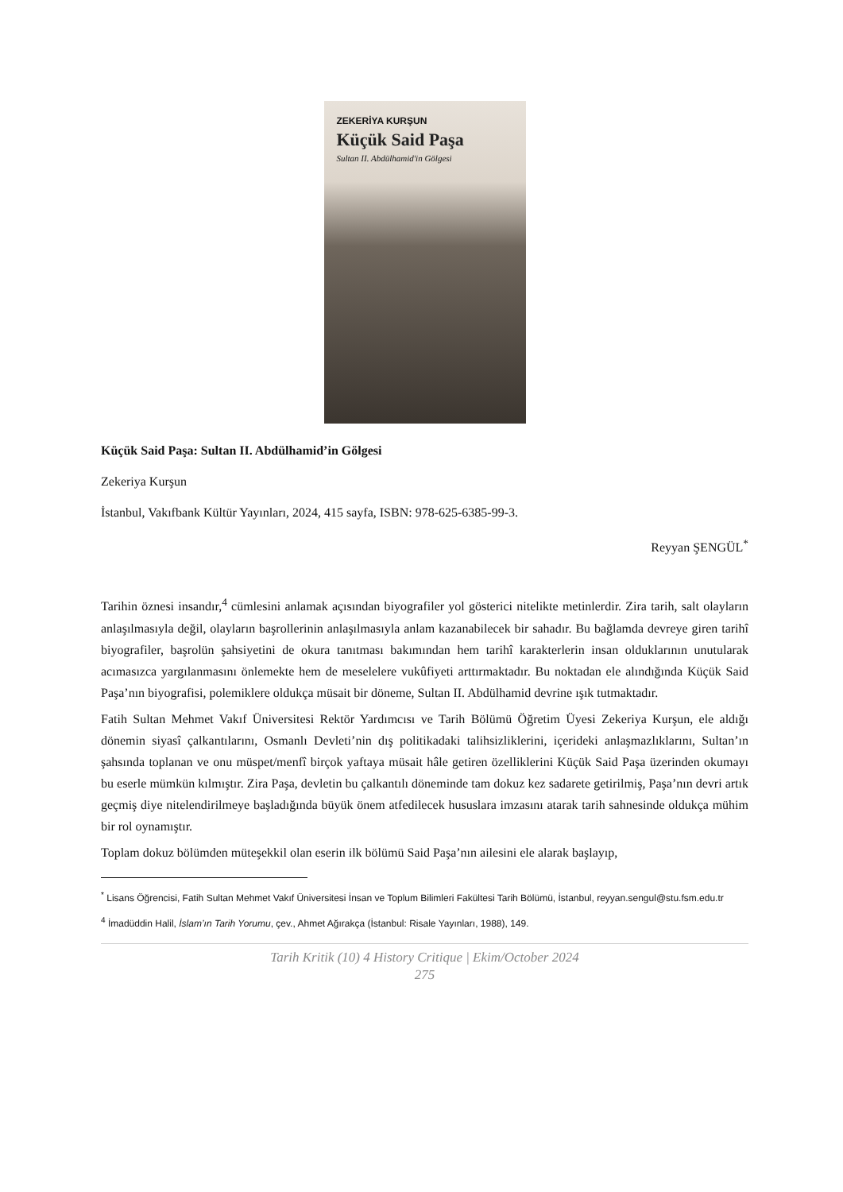ZEKERİYA KURŞUN
Küçük Said Paşa
Sultan II. Abdülhamid'in Gölgesi
Küçük Said Paşa: Sultan II. Abdülhamid’in Gölgesi
Zekeriya Kurşun
İstanbul, Vakıfbank Kültür Yayınları, 2024, 415 sayfa, ISBN: 978-625-6385-99-3.
Reyyan ŞENGÜL<sup>*</sup>
Tarihin öznesi insandır,<sup>4</sup> cümlesini anlamak açısından biyografiler yol gösterici nitelikte metinlerdir. Zira tarih, salt olayların anlaşılmasıyla değil, olayların başrollerinin anlaşılmasıyla anlam kazanabilecek bir sahadır. Bu bağlamda devreye giren tarihî biyografiler, başrolün şahsiyetini de okura tanıtması bakımından hem tarihî karakterlerin insan olduklarının unutularak acımasızca yargılanmasını önlemekte hem de meselelere vukûfiyeti arttırmaktadır. Bu noktadan ele alındığında Küçük Said Paşa’nın biyografisi, polemiklere oldukça müsait bir döneme, Sultan II. Abdülhamid devrine ışık tutmaktadır.
Fatih Sultan Mehmet Vakıf Üniversitesi Rektör Yardımcısı ve Tarih Bölümü Öğretim Üyesi Zekeriya Kurşun, ele aldığı dönemin siyasî çalkantılarını, Osmanlı Devleti’nin dış politikadaki talihsizliklerini, içerideki anlaşmazlıklarını, Sultan’ın şahsında toplanan ve onu müspet/menfî birçok yaftaya müsait hâle getiren özelliklerini Küçük Said Paşa üzerinden okumayı bu eserle mümkün kılmıştır. Zira Paşa, devletin bu çalkantılı döneminde tam dokuz kez sadarete getirilmiş, Paşa’nın devri artık geçmiş diye nitelendirilmeye başladığında büyük önem atfedilecek hususlara imzasını atarak tarih sahnesinde oldukça mühim bir rol oynamıştır.
Toplam dokuz bölümden müteşekkil olan eserin ilk bölümü Said Paşa’nın ailesini ele alarak başlayıp,
<sup>*</sup> Lisans Öğrencisi, Fatih Sultan Mehmet Vakıf Üniversitesi İnsan ve Toplum Bilimleri Fakültesi Tarih Bölümü, İstanbul, reyyan.sengul@stu.fsm.edu.tr
<sup>4</sup> İmadüddin Halil, İslam’ın Tarih Yorumu, çev., Ahmet Ağırakça (İstanbul: Risale Yayınları, 1988), 149.
Tarih Kritik (10) 4 History Critique | Ekim/October 2024
275